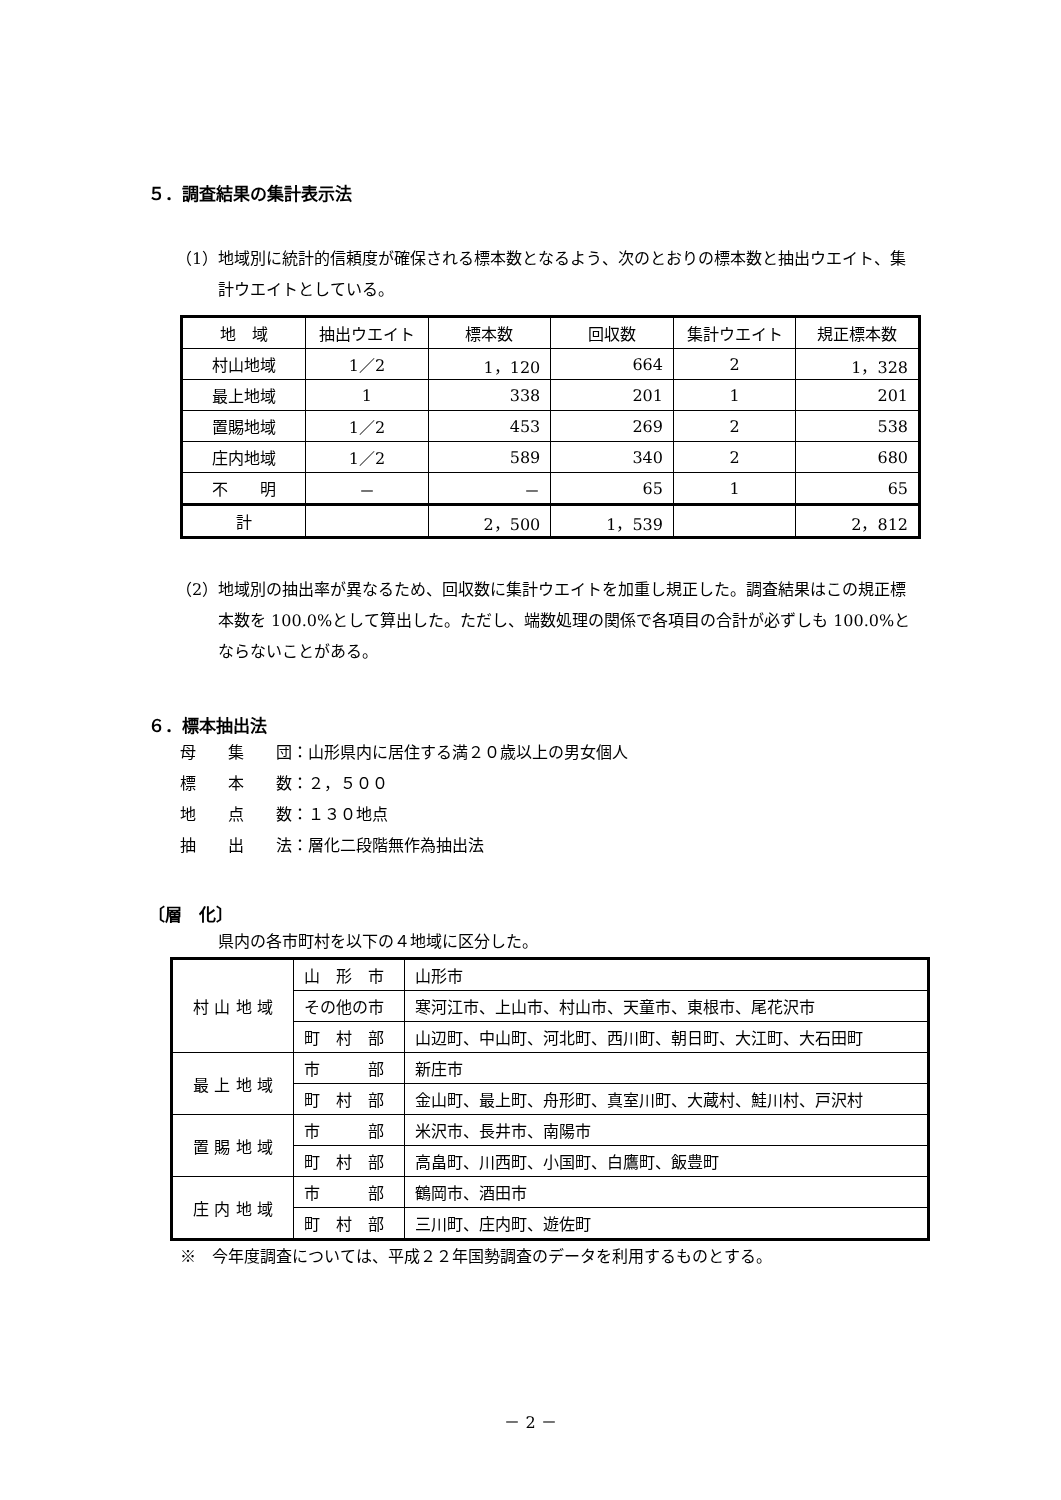５．調査結果の集計表示法
（1）地域別に統計的信頼度が確保される標本数となるよう、次のとおりの標本数と抽出ウエイト、集計ウエイトとしている。
| 地 域 | 抽出ウエイト | 標本数 | 回収数 | 集計ウエイト | 規正標本数 |
| 村山地域 | 1／2 | 1，120 | 664 | 2 | 1，328 |
| 最上地域 | 1 | 338 | 201 | 1 | 201 |
| 置賜地域 | 1／2 | 453 | 269 | 2 | 538 |
| 庄内地域 | 1／2 | 589 | 340 | 2 | 680 |
| 不 明 | － | － | 65 | 1 | 65 |
| 計 | | 2，500 | 1，539 | | 2，812 |
（2）地域別の抽出率が異なるため、回収数に集計ウエイトを加重し規正した。調査結果はこの規正標本数を 100.0%として算出した。ただし、端数処理の関係で各項目の合計が必ずしも 100.0%とならないことがある。
６．標本抽出法
母　　集　　団：山形県内に居住する満２０歳以上の男女個人
標　　本　　数：２，５００
地　　点　　数：１３０地点
抽　　出　　法：層化二段階無作為抽出法
〔層　化〕
県内の各市町村を以下の４地域に区分した。
| 村 山 地 域 | 山 形 市 | 山形市 |
| | その他の市 | 寒河江市、上山市、村山市、天童市、東根市、尾花沢市 |
| | 町 村 部 | 山辺町、中山町、河北町、西川町、朝日町、大江町、大石田町 |
| 最 上 地 域 | 市 部 | 新庄市 |
| | 町 村 部 | 金山町、最上町、舟形町、真室川町、大蔵村、鮭川村、戸沢村 |
| 置 賜 地 域 | 市 部 | 米沢市、長井市、南陽市 |
| | 町 村 部 | 高畠町、川西町、小国町、白鷹町、飯豊町 |
| 庄 内 地 域 | 市 部 | 鶴岡市、酒田市 |
| | 町 村 部 | 三川町、庄内町、遊佐町 |
※　今年度調査については、平成２２年国勢調査のデータを利用するものとする。
－ 2 －